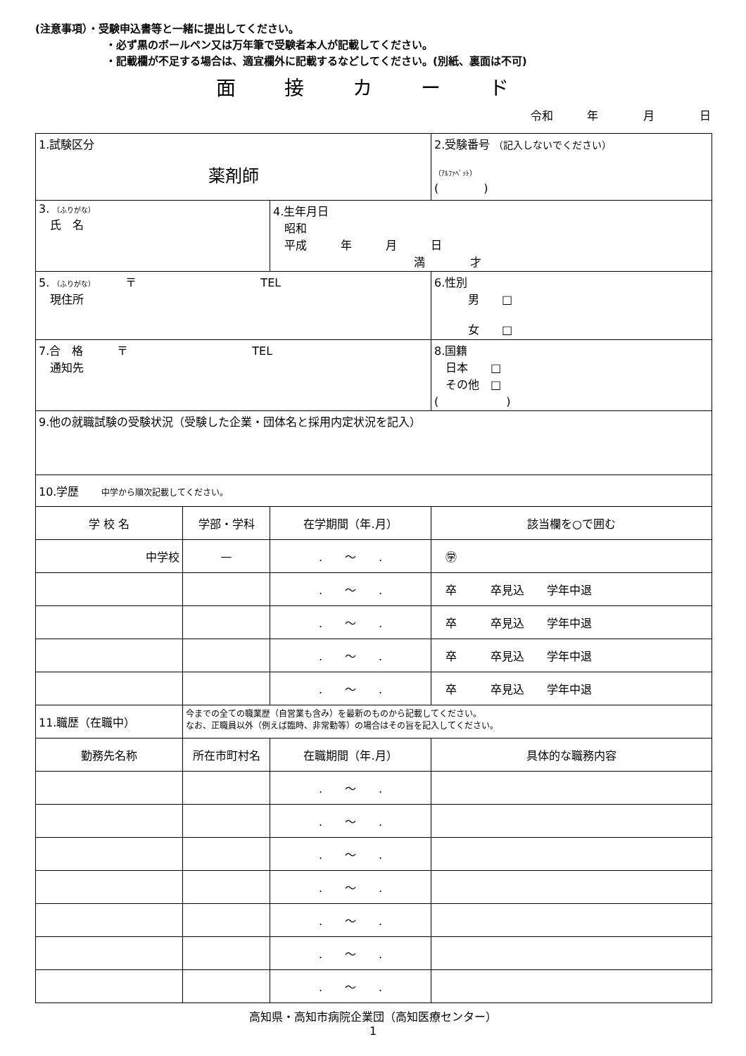(注意事項）・受験申込書等と一緒に提出してください。
・必ず黒のボールペン又は万年筆で受験者本人が記載してください。
・記載欄が不足する場合は、適宜欄外に記載するなどしてください。(別紙、裏面は不可)
面 接 カ ー ド
令和　　　年　　　　月　　　　日
| 1.試験区分 薬剤師 | | | 2.受験番号 （記入しないでください） （ｱﾙﾌｧﾍﾞｯﾄ） ( ) | |
| 3. （ふりがな） 氏 名 | | 4.生年月日 昭和 平成 年 月 日 満 才 | | |
| 5. （ふりがな） 〒 TEL 現住所 | | | | 6.性別 男 □ 女 □ |
| 7.合 格 〒 TEL 通知先 | | | | 8.国籍 日本 □ その他 □ ( ) |
| 9.他の就職試験の受験状況（受験した企業・団体名と採用内定状況を記入） | | | | |
| 10.学歴 中学から順次記載してください。 | | | | |
| 学 校 名 | 学部・学科 | 在学期間（年.月） | 該当欄を○で囲む | |
| 中学校 | — | . ～ . | ㊫ | |
| | | . ～ . | 卒 卒見込 学年中退 | |
| | | . ～ . | 卒 卒見込 学年中退 | |
| | | . ～ . | 卒 卒見込 学年中退 | |
| | | . ～ . | 卒 卒見込 学年中退 | |
| 11.職歴（在職中） | 今までの全ての職業歴（自営業も含み）を最新のものから記載してください。 なお、正職員以外（例えば臨時、非常勤等）の場合はその旨を記入してください。 | | | |
| 勤務先名称 | 所在市町村名 | 在職期間（年.月） | 具体的な職務内容 | |
| | | . ～ . | | |
| | | . ～ . | | |
| | | . ～ . | | |
| | | . ～ . | | |
| | | . ～ . | | |
| | | . ～ . | | |
| | | . ～ . | | |
高知県・高知市病院企業団（高知医療センター）
1